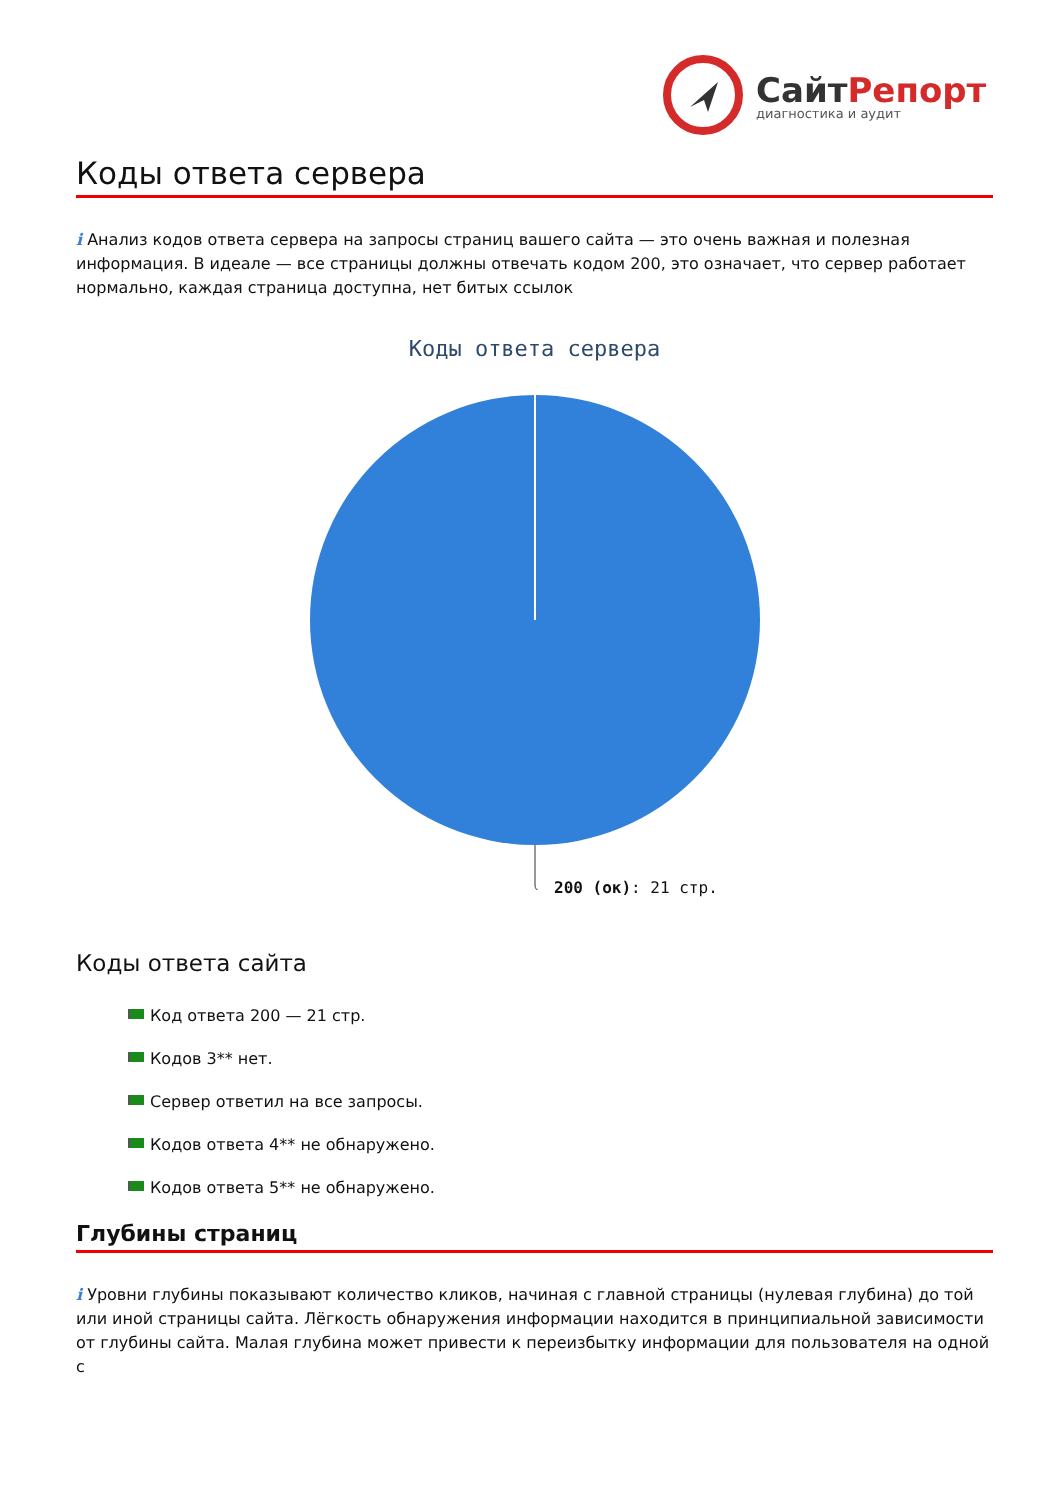СайтРепорт
диагностика и аудит
Коды ответа сервера
i Анализ кодов ответа сервера на запросы страниц вашего сайта — это очень важная и полезная информация. В идеале — все страницы должны отвечать кодом 200, это означает, что сервер работает нормально, каждая страница доступна, нет битых ссылок
Коды ответа сервера
200 (ок): 21 стр.
Коды ответа сайта
Код ответа 200 — 21 стр.
Кодов 3** нет.
Сервер ответил на все запросы.
Кодов ответа 4** не обнаружено.
Кодов ответа 5** не обнаружено.
Глубины страниц
i Уровни глубины показывают количество кликов, начиная с главной страницы (нулевая глубина) до той или иной страницы сайта. Лёгкость обнаружения информации находится в принципиальной зависимости от глубины сайта. Малая глубина может привести к переизбытку информации для пользователя на одной с